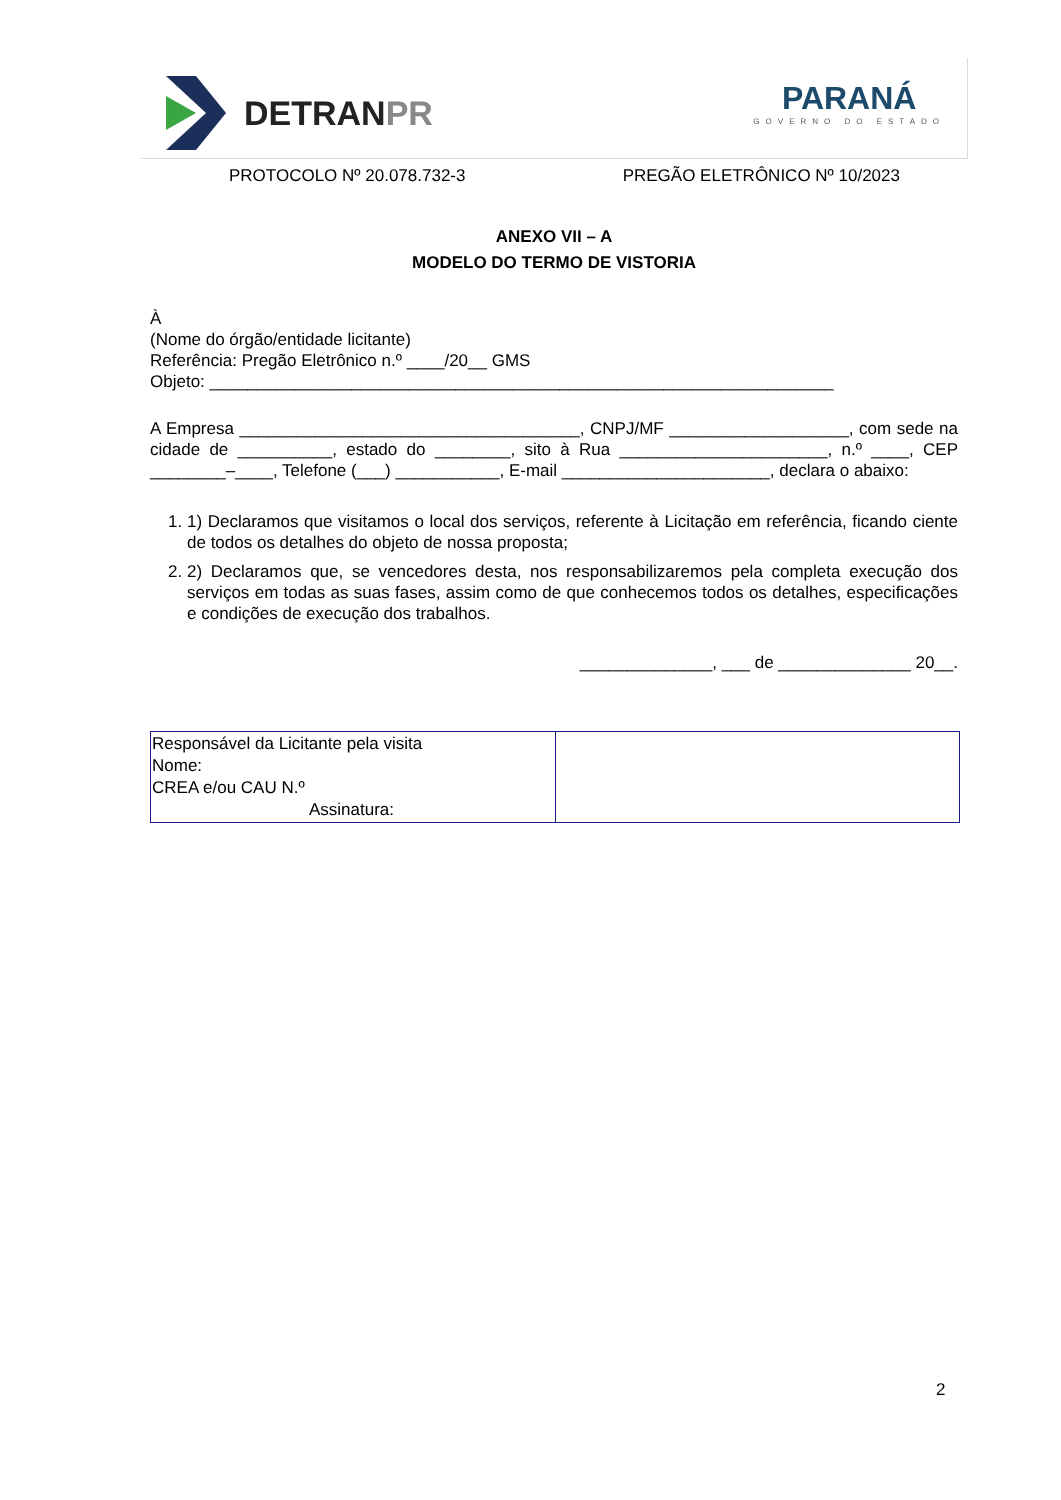DETRANPR
PARANÁ
GOVERNO DO ESTADO
PROTOCOLO Nº 20.078.732-3 PREGÃO ELETRÔNICO Nº 10/2023
ANEXO VII – A
MODELO DO TERMO DE VISTORIA
À
(Nome do órgão/entidade licitante)
Referência: Pregão Eletrônico n.º ____/20__ GMS
Objeto: __________________________________________________________________
A Empresa ____________________________________, CNPJ/MF ___________________, com sede na cidade de __________, estado do ________, sito à Rua ______________________, n.º ____, CEP ________–____, Telefone (___) ___________, E-mail ______________________, declara o abaixo:
1. 1) Declaramos que visitamos o local dos serviços, referente à Licitação em referência, ficando ciente de todos os detalhes do objeto de nossa proposta;
2. 2) Declaramos que, se vencedores desta, nos responsabilizaremos pela completa execução dos serviços em todas as suas fases, assim como de que conhecemos todos os detalhes, especificações e condições de execução dos trabalhos.
______________, ___ de ______________ 20__.
| Responsável da Licitante pela visita Nome: CREA e/ou CAU N.º Assinatura: | |
2